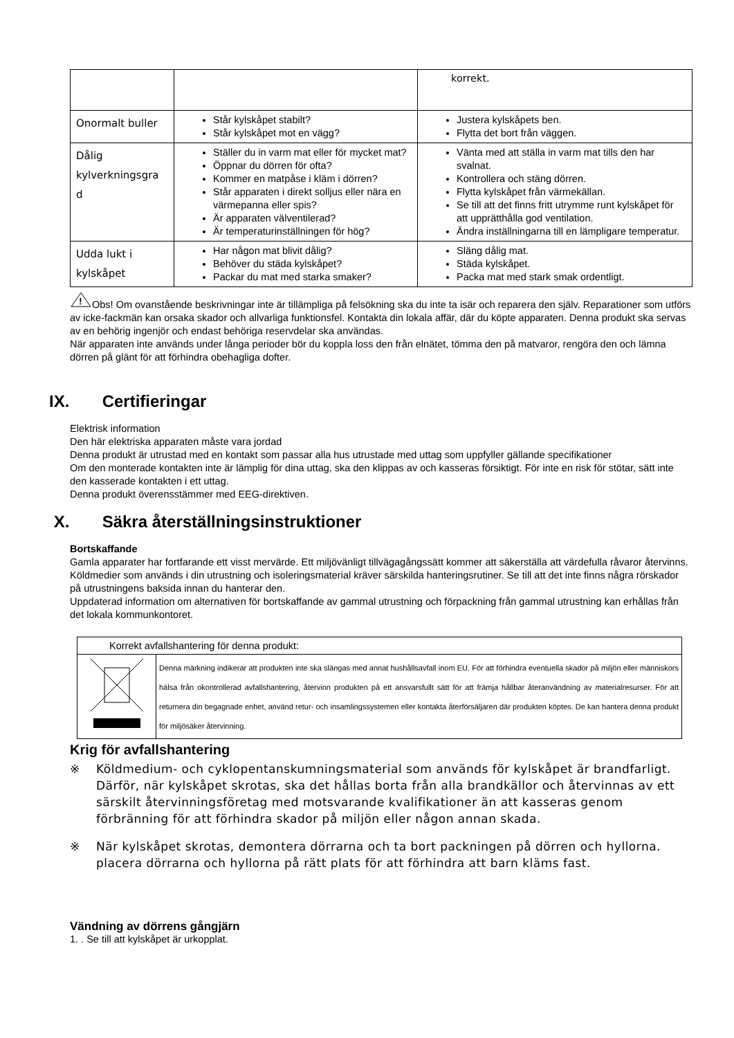| | | korrekt. |
| Onormalt buller | Står kylskåpet stabilt? Står kylskåpet mot en vägg? | Justera kylskåpets ben. Flytta det bort från väggen. |
| Dålig kylverkningsgra d | Ställer du in varm mat eller för mycket mat? Öppnar du dörren för ofta? Kommer en matpåse i kläm i dörren? Står apparaten i direkt solljus eller nära en värmepanna eller spis? Är apparaten välventilerad? Är temperaturinställningen för hög? | Vänta med att ställa in varm mat tills den har svalnat. Kontrollera och stäng dörren. Flytta kylskåpet från värmekällan. Se till att det finns fritt utrymme runt kylskåpet för att upprätthålla god ventilation. Ändra inställningarna till en lämpligare temperatur. |
| Udda lukt i kylskåpet | Har någon mat blivit dålig? Behöver du städa kylskåpet? Packar du mat med starka smaker? | Släng dålig mat. Städa kylskåpet. Packa mat med stark smak ordentligt. |
!
Obs! Om ovanstående beskrivningar inte är tillämpliga på felsökning ska du inte ta isär och reparera den själv. Reparationer som utförs av icke-fackmän kan orsaka skador och allvarliga funktionsfel. Kontakta din lokala affär, där du köpte apparaten. Denna produkt ska servas av en behörig ingenjör och endast behöriga reservdelar ska användas.
När apparaten inte används under långa perioder bör du koppla loss den från elnätet, tömma den på matvaror, rengöra den och lämna dörren på glänt för att förhindra obehagliga dofter.
IX. Certifieringar
Elektrisk information
Den här elektriska apparaten måste vara jordad
Denna produkt är utrustad med en kontakt som passar alla hus utrustade med uttag som uppfyller gällande specifikationer
Om den monterade kontakten inte är lämplig för dina uttag, ska den klippas av och kasseras försiktigt. För inte en risk för stötar, sätt inte den kasserade kontakten i ett uttag.
Denna produkt överensstämmer med EEG-direktiven.
X. Säkra återställningsinstruktioner
Bortskaffande
Gamla apparater har fortfarande ett visst mervärde. Ett miljövänligt tillvägagångssätt kommer att säkerställa att värdefulla råvaror återvinns.
Köldmedier som används i din utrustning och isoleringsmaterial kräver särskilda hanteringsrutiner. Se till att det inte finns några rörskador på utrustningens baksida innan du hanterar den.
Uppdaterad information om alternativen för bortskaffande av gammal utrustning och förpackning från gammal utrustning kan erhållas från det lokala kommunkontoret.
| Korrekt avfallshantering för denna produkt: | |
| | Denna märkning indikerar att produkten inte ska slängas med annat hushållsavfall inom EU. För att förhindra eventuella skador på miljön eller människors hälsa från okontrollerad avfallshantering, återvinn produkten på ett ansvarsfullt sätt för att främja hållbar återanvändning av materialresurser. För att returnera din begagnade enhet, använd retur- och insamlingssystemen eller kontakta återförsäljaren där produkten köptes. De kan hantera denna produkt för miljösäker återvinning. |
Krig för avfallshantering
※ Köldmedium- och cyklopentanskumningsmaterial som används för kylskåpet är brandfarligt. Därför, när kylskåpet skrotas, ska det hållas borta från alla brandkällor och återvinnas av ett särskilt återvinningsföretag med motsvarande kvalifikationer än att kasseras genom förbränning för att förhindra skador på miljön eller någon annan skada.
※ När kylskåpet skrotas, demontera dörrarna och ta bort packningen på dörren och hyllorna. placera dörrarna och hyllorna på rätt plats för att förhindra att barn kläms fast.
Vändning av dörrens gångjärn
1. . Se till att kylskåpet är urkopplat.